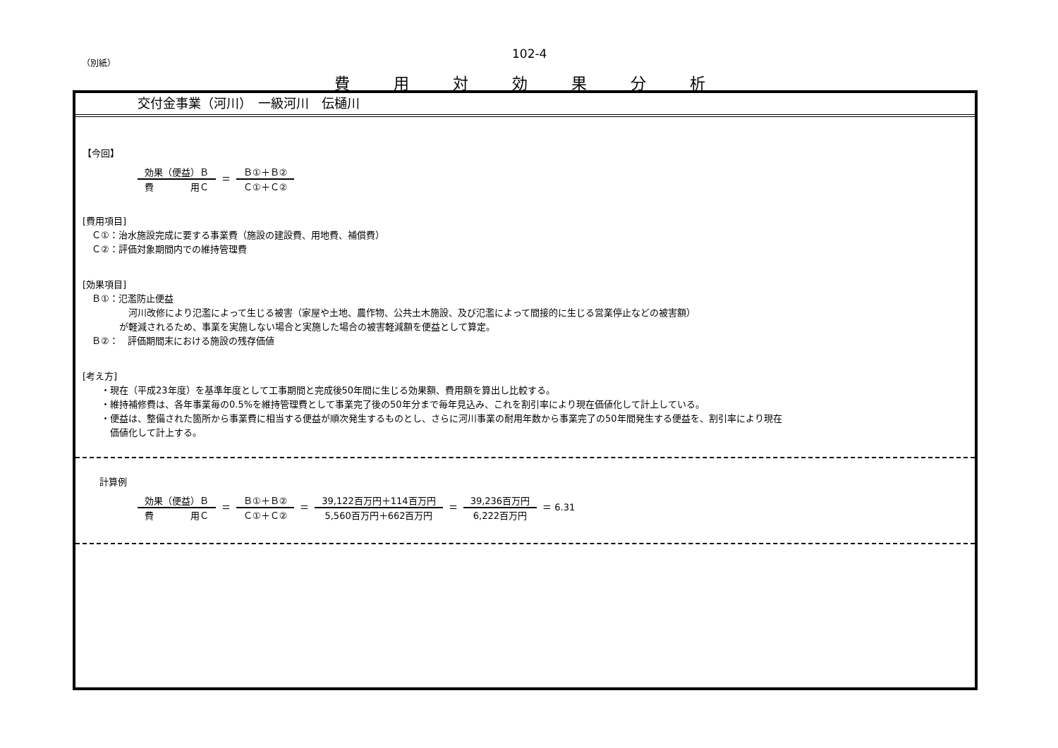（別紙）
102-4
費用対効果分析
交付金事業（河川）　一級河川　伝樋川
【今回】
効果（便益）Ｂ 費　　　　用Ｃ ＝ Ｂ①＋Ｂ② Ｃ①＋Ｃ②
[費用項目]
　Ｃ①：治水施設完成に要する事業費（施設の建設費、用地費、補償費）
　Ｃ②：評価対象期間内での維持管理費
[効果項目]
　Ｂ①：氾濫防止便益
　　　　　河川改修により氾濫によって生じる被害（家屋や土地、農作物、公共土木施設、及び氾濫によって間接的に生じる営業停止などの被害額）
　　　　が軽減されるため、事業を実施しない場合と実施した場合の被害軽減額を便益として算定。
　Ｂ②：　評価期間末における施設の残存価値
[考え方]
　　・現在（平成23年度）を基準年度として工事期間と完成後50年間に生じる効果額、費用額を算出し比較する。
　　・維持補修費は、各年事業毎の0.5%を維持管理費として事業完了後の50年分まで毎年見込み、これを割引率により現在価値化して計上している。
　　・便益は、整備された箇所から事業費に相当する便益が順次発生するものとし、さらに河川事業の耐用年数から事業完了の50年間発生する便益を、割引率により現在
　　　価値化して計上する。
計算例
効果（便益）Ｂ 費　　　　用Ｃ ＝ Ｂ①＋Ｂ② Ｃ①＋Ｃ② ＝ 39,122百万円＋114百万円 5,560百万円＋662百万円 ＝ 39,236百万円 6,222百万円 ＝ 6.31